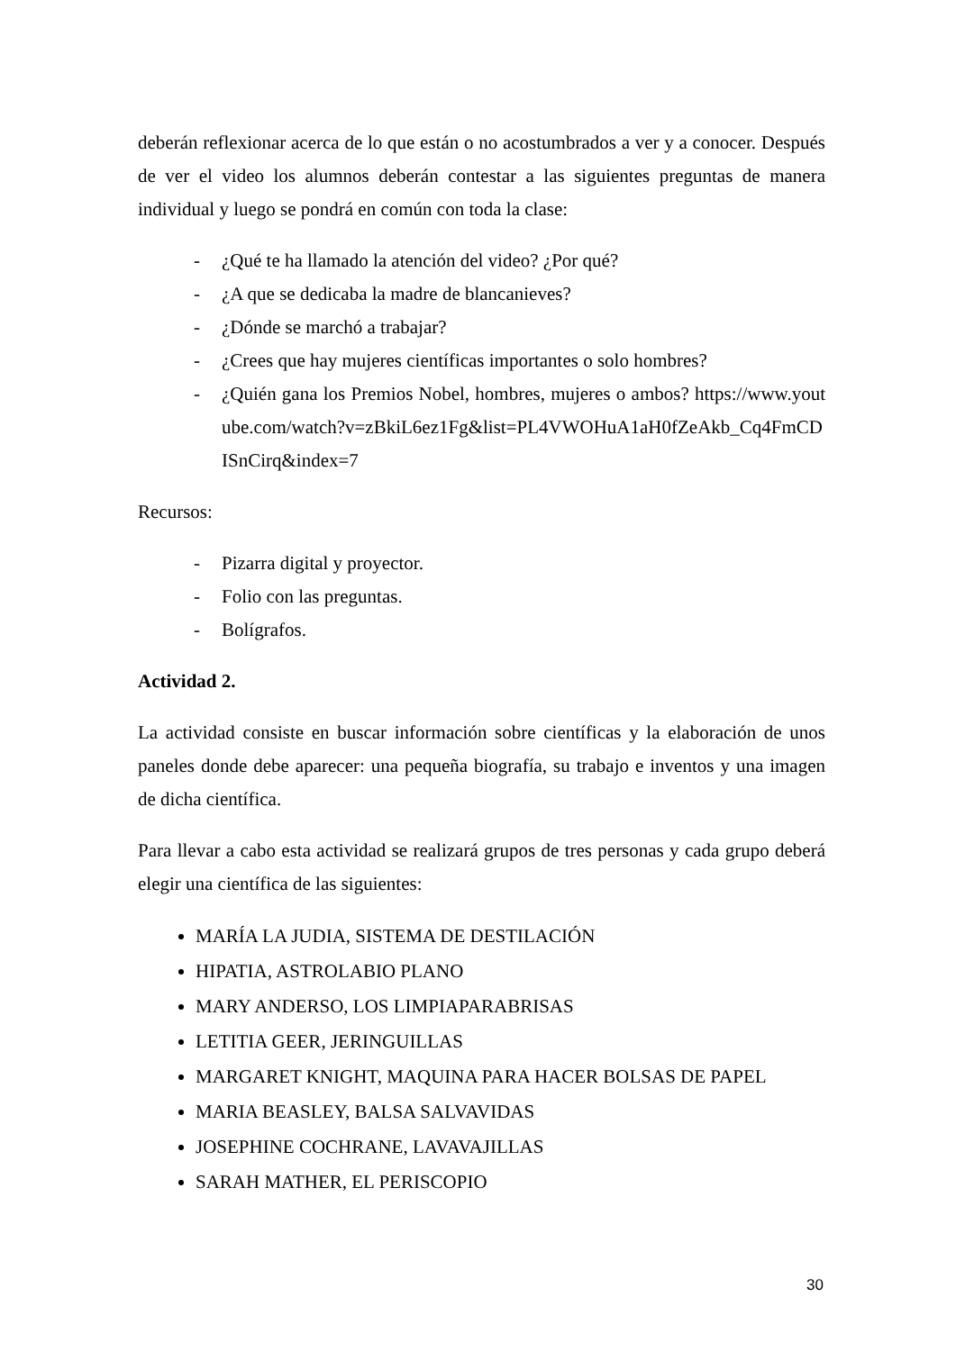deberán reflexionar acerca de lo que están o no acostumbrados a ver y a conocer. Después de ver el video los alumnos deberán contestar a las siguientes preguntas de manera individual y luego se pondrá en común con toda la clase:
- ¿Qué te ha llamado la atención del video? ¿Por qué?
- ¿A que se dedicaba la madre de blancanieves?
- ¿Dónde se marchó a trabajar?
- ¿Crees que hay mujeres científicas importantes o solo hombres?
- ¿Quién gana los Premios Nobel, hombres, mujeres o ambos? https://www.youtube.com/watch?v=zBkiL6ez1Fg&list=PL4VWOHuA1aH0fZeAkb_Cq4FmCDISnCirq&index=7
Recursos:
- Pizarra digital y proyector.
- Folio con las preguntas.
- Bolígrafos.
Actividad 2.
La actividad consiste en buscar información sobre científicas y la elaboración de unos paneles donde debe aparecer: una pequeña biografía, su trabajo e inventos y una imagen de dicha científica.
Para llevar a cabo esta actividad se realizará grupos de tres personas y cada grupo deberá elegir una científica de las siguientes:
MARÍA LA JUDIA, SISTEMA DE DESTILACIÓN
HIPATIA, ASTROLABIO PLANO
MARY ANDERSO, LOS LIMPIAPARABRISAS
LETITIA GEER, JERINGUILLAS
MARGARET KNIGHT, MAQUINA PARA HACER BOLSAS DE PAPEL
MARIA BEASLEY, BALSA SALVAVIDAS
JOSEPHINE COCHRANE, LAVAVAJILLAS
SARAH MATHER, EL PERISCOPIO
30